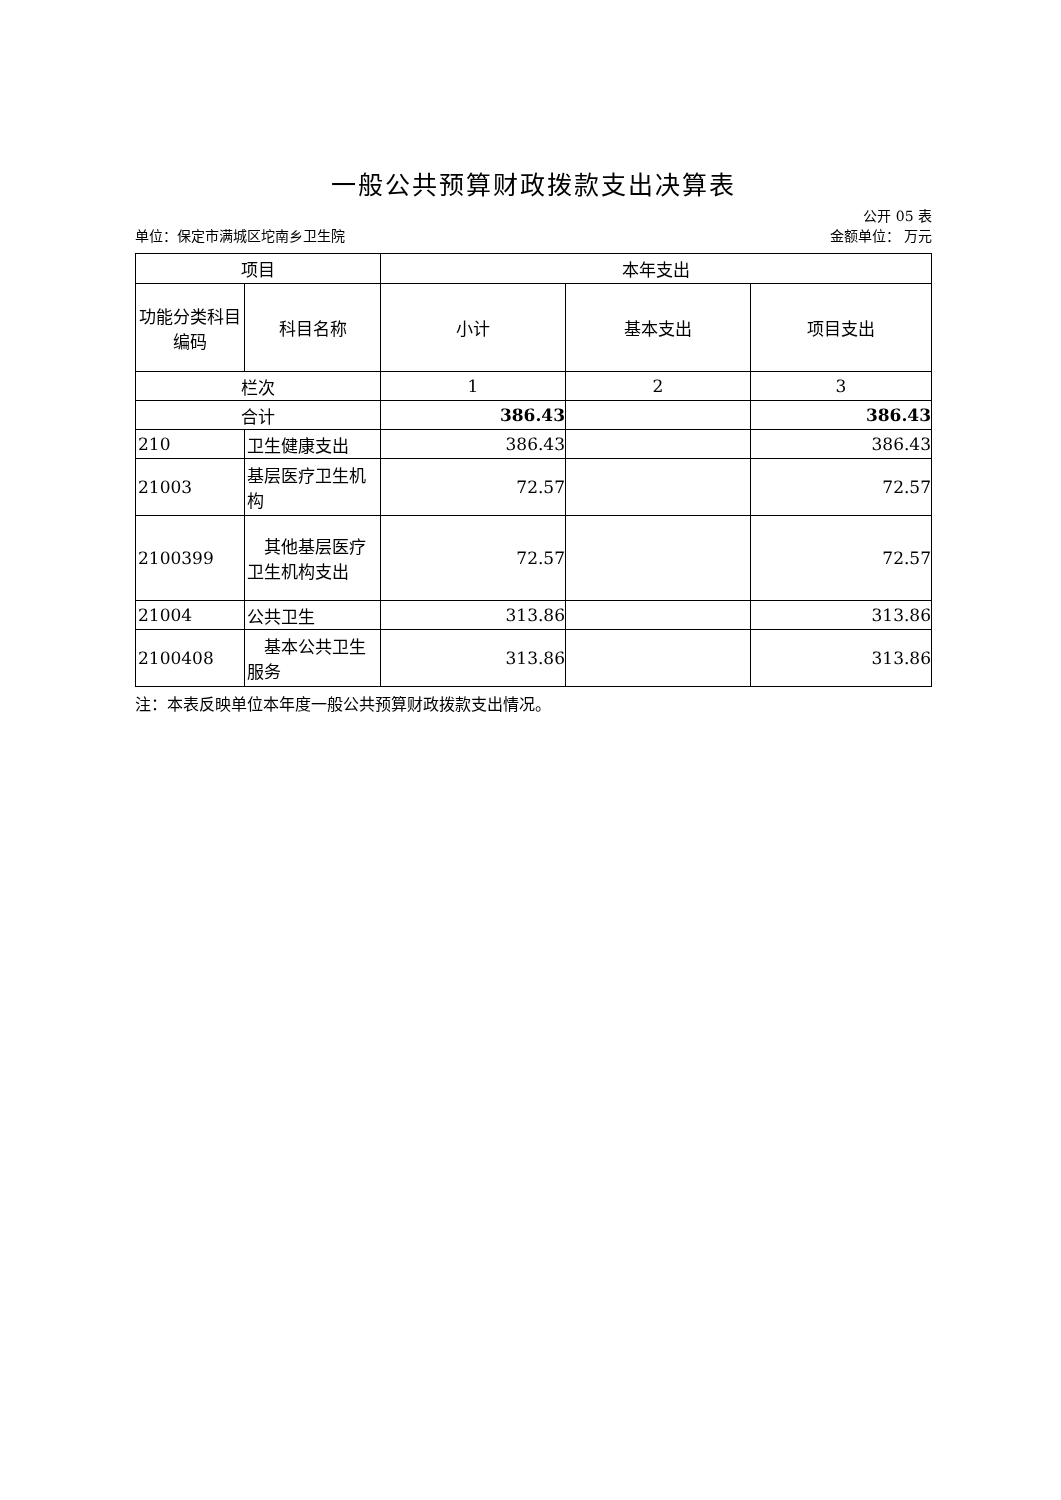一般公共预算财政拨款支出决算表
公开 05 表
单位：保定市满城区坨南乡卫生院 金额单位： 万元
| 项目 | | 本年支出 | | |
| --- | --- | --- | --- | --- |
| 功能分类科目编码 | 科目名称 | 小计 | 基本支出 | 项目支出 |
| 栏次 | | 1 | 2 | 3 |
| 合计 | | 386.43 | | 386.43 |
| 210 | 卫生健康支出 | 386.43 | | 386.43 |
| 21003 | 基层医疗卫生机构 | 72.57 | | 72.57 |
| 2100399 | 其他基层医疗卫生机构支出 | 72.57 | | 72.57 |
| 21004 | 公共卫生 | 313.86 | | 313.86 |
| 2100408 | 基本公共卫生服务 | 313.86 | | 313.86 |
注：本表反映单位本年度一般公共预算财政拨款支出情况。